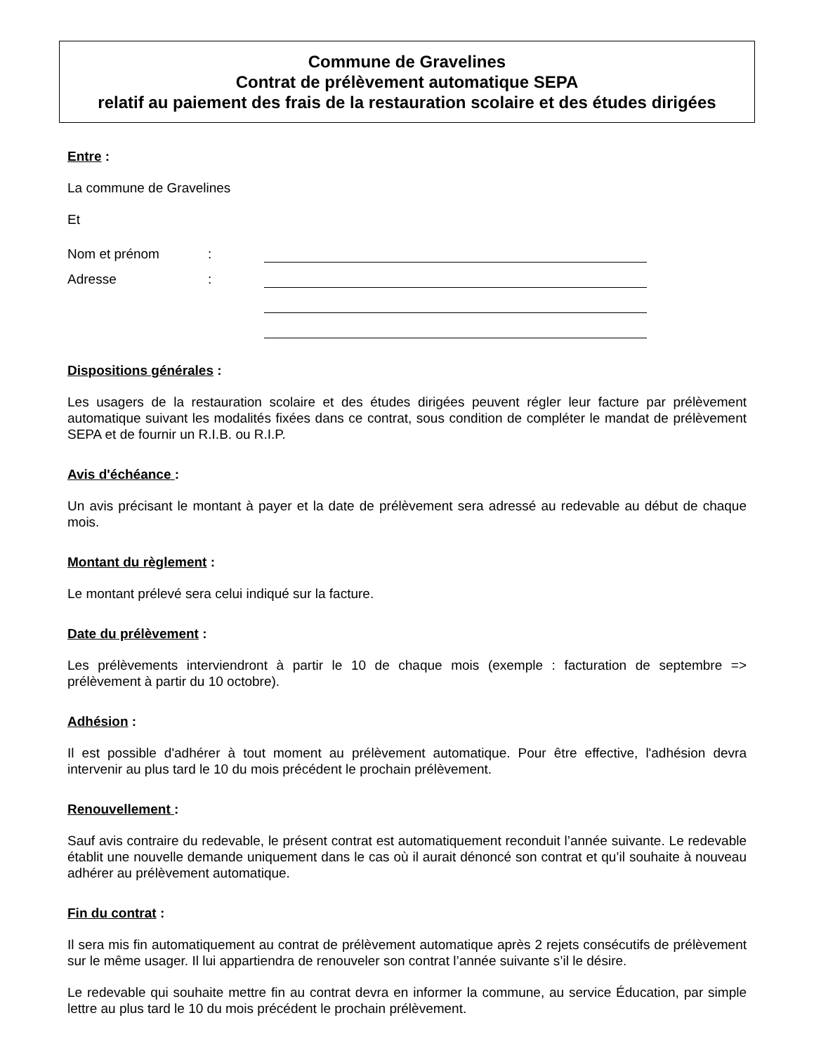Commune de Gravelines
Contrat de prélèvement automatique SEPA
relatif au paiement des frais de la restauration scolaire et des études dirigées
Entre :
La commune de Gravelines
Et
Nom et prénom:
Adresse:
Dispositions générales :
Les usagers de la restauration scolaire et des études dirigées peuvent régler leur facture par prélèvement automatique suivant les modalités fixées dans ce contrat, sous condition de compléter le mandat de prélèvement SEPA et de fournir un R.I.B. ou R.I.P.
Avis d'échéance :
Un avis précisant le montant à payer et la date de prélèvement sera adressé au redevable au début de chaque mois.
Montant du règlement :
Le montant prélevé sera celui indiqué sur la facture.
Date du prélèvement :
Les prélèvements interviendront à partir le 10 de chaque mois (exemple : facturation de septembre => prélèvement à partir du 10 octobre).
Adhésion :
Il est possible d'adhérer à tout moment au prélèvement automatique. Pour être effective, l'adhésion devra intervenir au plus tard le 10 du mois précédent le prochain prélèvement.
Renouvellement :
Sauf avis contraire du redevable, le présent contrat est automatiquement reconduit l’année suivante. Le redevable établit une nouvelle demande uniquement dans le cas où il aurait dénoncé son contrat et qu’il souhaite à nouveau adhérer au prélèvement automatique.
Fin du contrat :
Il sera mis fin automatiquement au contrat de prélèvement automatique après 2 rejets consécutifs de prélèvement sur le même usager. Il lui appartiendra de renouveler son contrat l’année suivante s’il le désire.
Le redevable qui souhaite mettre fin au contrat devra en informer la commune, au service Éducation, par simple lettre au plus tard le 10 du mois précédent le prochain prélèvement.